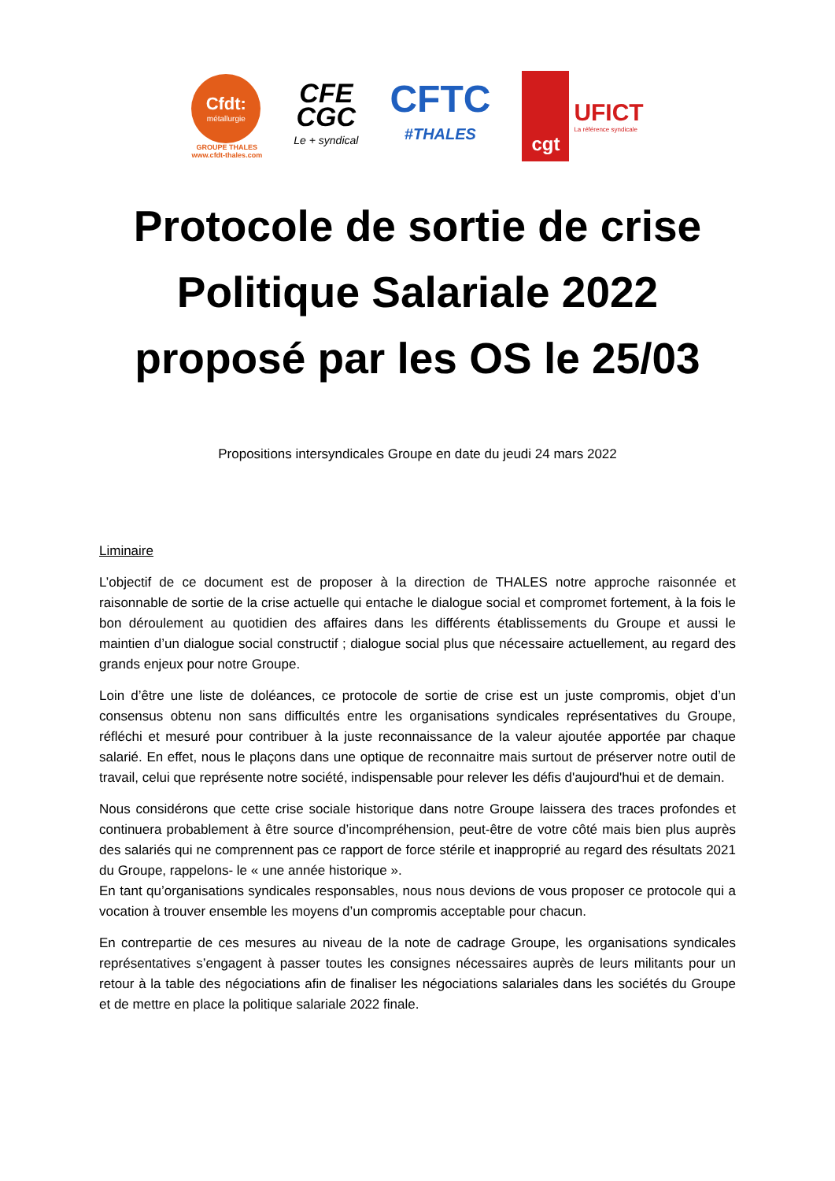Cfdt:
métallurgie
GROUPE THALES
www.cfdt-thales.com
CFE
CGC
Le + syndical
CFTC
#THALES
cgt
UFICT
La référence syndicale
Protocole de sortie de crise
Politique Salariale 2022
proposé par les OS le 25/03
Propositions intersyndicales Groupe en date du jeudi 24 mars 2022
Liminaire
L’objectif de ce document est de proposer à la direction de THALES notre approche raisonnée et raisonnable de sortie de la crise actuelle qui entache le dialogue social et compromet fortement, à la fois le bon déroulement au quotidien des affaires dans les différents établissements du Groupe et aussi le maintien d’un dialogue social constructif ; dialogue social plus que nécessaire actuellement, au regard des grands enjeux pour notre Groupe.
Loin d’être une liste de doléances, ce protocole de sortie de crise est un juste compromis, objet d’un consensus obtenu non sans difficultés entre les organisations syndicales représentatives du Groupe, réfléchi et mesuré pour contribuer à la juste reconnaissance de la valeur ajoutée apportée par chaque salarié. En effet, nous le plaçons dans une optique de reconnaitre mais surtout de préserver notre outil de travail, celui que représente notre société, indispensable pour relever les défis d'aujourd'hui et de demain.
Nous considérons que cette crise sociale historique dans notre Groupe laissera des traces profondes et continuera probablement à être source d’incompréhension, peut-être de votre côté mais bien plus auprès des salariés qui ne comprennent pas ce rapport de force stérile et inapproprié au regard des résultats 2021 du Groupe, rappelons- le « une année historique ».
En tant qu’organisations syndicales responsables, nous nous devions de vous proposer ce protocole qui a vocation à trouver ensemble les moyens d’un compromis acceptable pour chacun.
En contrepartie de ces mesures au niveau de la note de cadrage Groupe, les organisations syndicales représentatives s’engagent à passer toutes les consignes nécessaires auprès de leurs militants pour un retour à la table des négociations afin de finaliser les négociations salariales dans les sociétés du Groupe et de mettre en place la politique salariale 2022 finale.